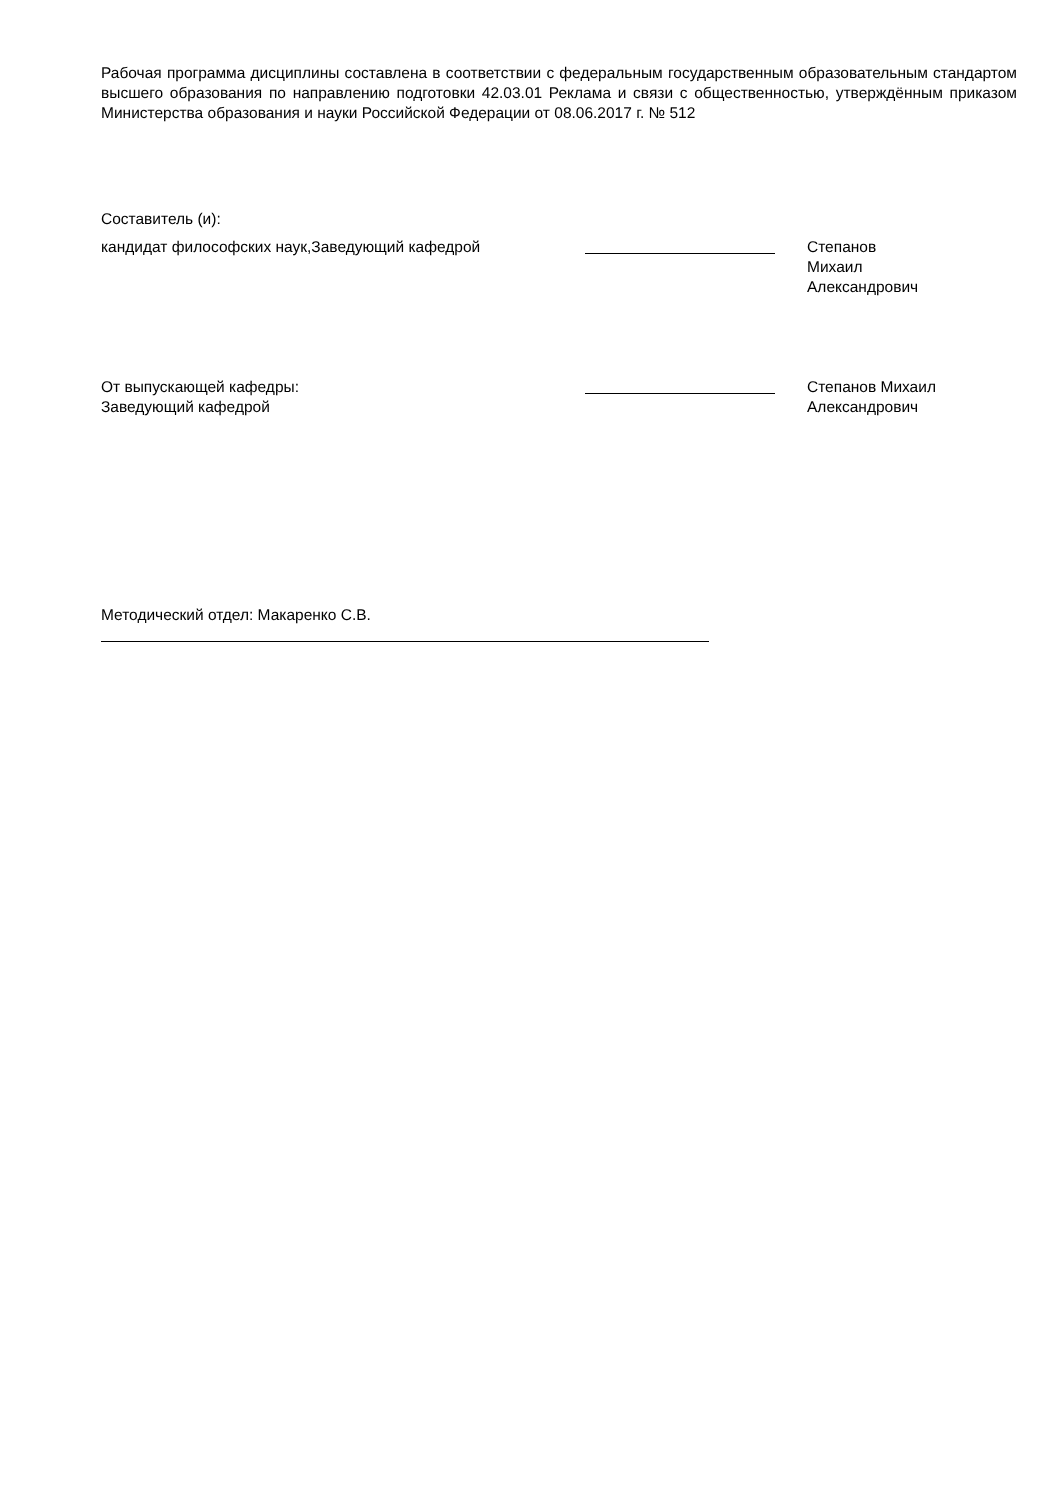Рабочая программа дисциплины составлена в соответствии с федеральным государственным образовательным стандартом высшего образования по направлению подготовки 42.03.01 Реклама и связи с общественностью, утверждённым приказом Министерства образования и науки Российской Федерации от 08.06.2017 г. № 512
Составитель (и):
кандидат философских наук,Заведующий кафедрой Степанов Михаил
Александрович
От выпускающей кафедры:
Заведующий кафедрой
Степанов Михаил
Александрович
Методический отдел: Макаренко С.В.